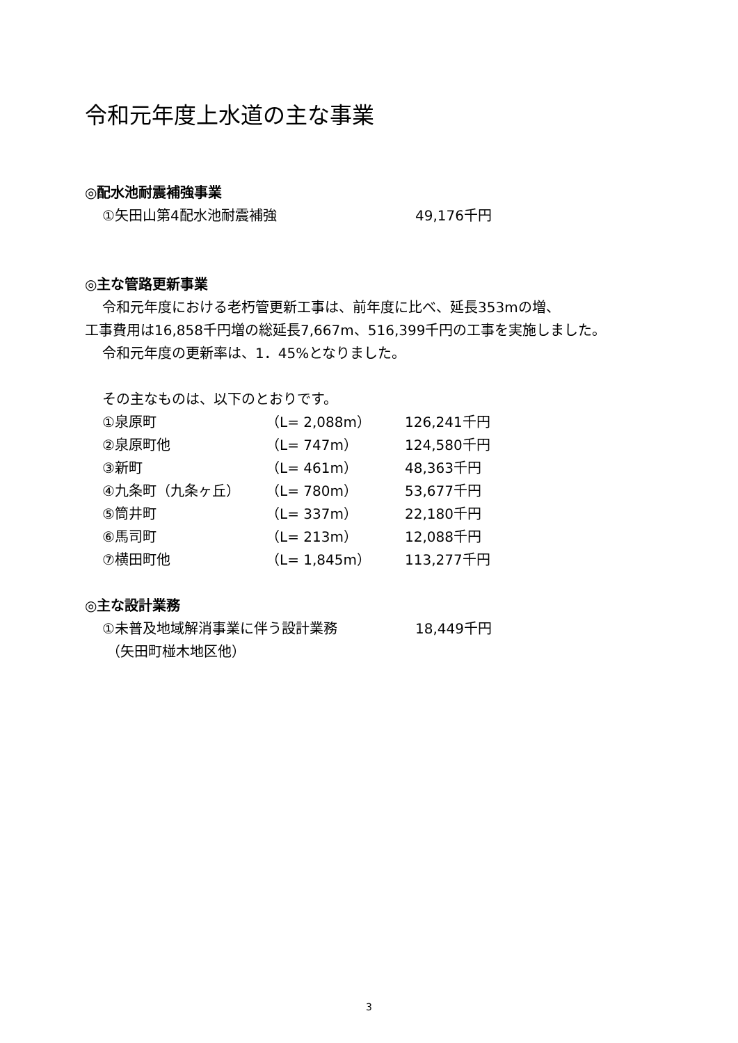令和元年度上水道の主な事業
◎配水池耐震補強事業
| ①矢田山第4配水池耐震補強 | 49,176千円 |
◎主な管路更新事業
令和元年度における老朽管更新工事は、前年度に比べ、延長353mの増、
工事費用は16,858千円増の総延長7,667m、516,399千円の工事を実施しました。
令和元年度の更新率は、1．45%となりました。
その主なものは、以下のとおりです。
| ①泉原町 | （L= 2,088m） | 126,241千円 |
| ②泉原町他 | （L= 747m） | 124,580千円 |
| ③新町 | （L= 461m） | 48,363千円 |
| ④九条町（九条ヶ丘） | （L= 780m） | 53,677千円 |
| ⑤筒井町 | （L= 337m） | 22,180千円 |
| ⑥馬司町 | （L= 213m） | 12,088千円 |
| ⑦横田町他 | （L= 1,845m） | 113,277千円 |
◎主な設計業務
| ①未普及地域解消事業に伴う設計業務 | 18,449千円 |
| （矢田町椪木地区他） | |
3